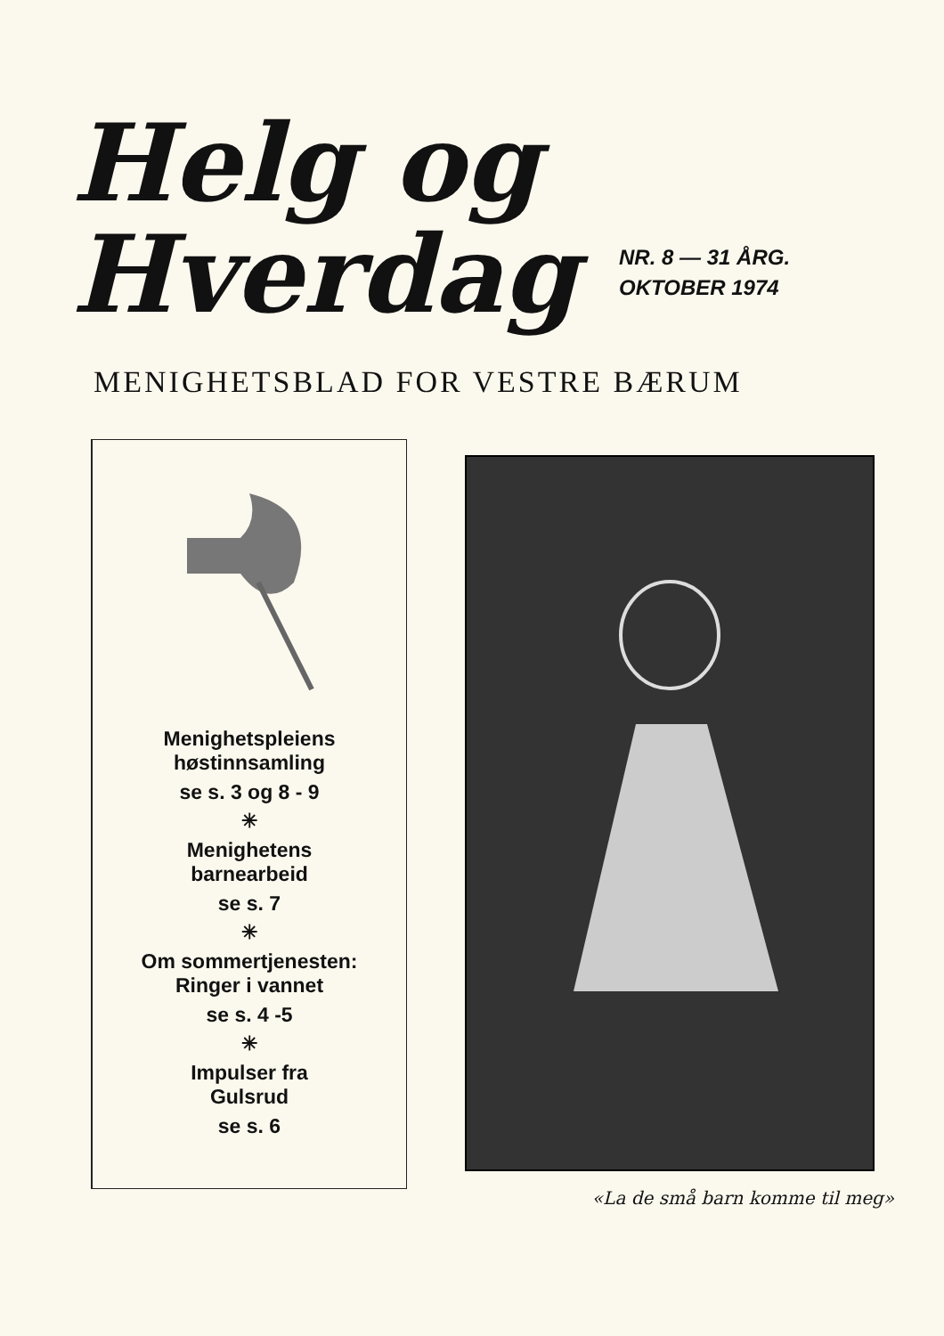Helg og
Hverdag
NR. 8 — 31 ÅRG.
OKTOBER 1974
MENIGHETSBLAD FOR VESTRE BÆRUM
Menighetspleiens
høstinnsamling
se s. 3 og 8 - 9
✳
Menighetens
barnearbeid
se s. 7
✳
Om sommertjenesten:
Ringer i vannet
se s. 4 -5
✳
Impulser fra
Gulsrud
se s. 6
«La de små barn komme til meg»